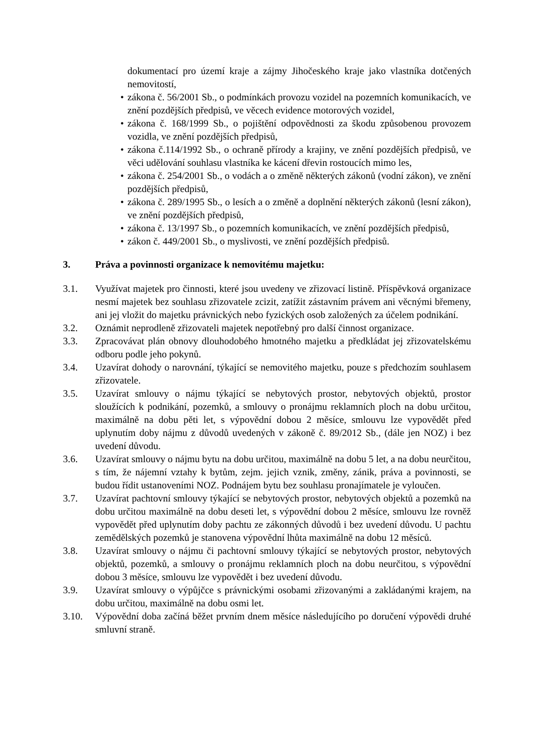dokumentací pro území kraje a zájmy Jihočeského kraje jako vlastníka dotčených nemovitostí,
• zákona č. 56/2001 Sb., o podmínkách provozu vozidel na pozemních komunikacích, ve znění pozdějších předpisů, ve věcech evidence motorových vozidel,
• zákona č. 168/1999 Sb., o pojištění odpovědnosti za škodu způsobenou provozem vozidla, ve znění pozdějších předpisů,
• zákona č.114/1992 Sb., o ochraně přírody a krajiny, ve znění pozdějších předpisů, ve věci udělování souhlasu vlastníka ke kácení dřevin rostoucích mimo les,
• zákona č. 254/2001 Sb., o vodách a o změně některých zákonů (vodní zákon), ve znění pozdějších předpisů,
• zákona č. 289/1995 Sb., o lesích a o změně a doplnění některých zákonů (lesní zákon), ve znění pozdějších předpisů,
• zákona č. 13/1997 Sb., o pozemních komunikacích, ve znění pozdějších předpisů,
• zákon č. 449/2001 Sb., o myslivosti, ve znění pozdějších předpisů.
3. Práva a povinnosti organizace k nemovitému majetku:
3.1. Využívat majetek pro činnosti, které jsou uvedeny ve zřizovací listině. Příspěvková organizace nesmí majetek bez souhlasu zřizovatele zcizit, zatížit zástavním právem ani věcnými břemeny, ani jej vložit do majetku právnických nebo fyzických osob založených za účelem podnikání.
3.2. Oznámit neprodleně zřizovateli majetek nepotřebný pro další činnost organizace.
3.3. Zpracovávat plán obnovy dlouhodobého hmotného majetku a předkládat jej zřizovatelskému odboru podle jeho pokynů.
3.4. Uzavírat dohody o narovnání, týkající se nemovitého majetku, pouze s předchozím souhlasem zřizovatele.
3.5. Uzavírat smlouvy o nájmu týkající se nebytových prostor, nebytových objektů, prostor sloužících k podnikání, pozemků, a smlouvy o pronájmu reklamních ploch na dobu určitou, maximálně na dobu pěti let, s výpovědní dobou 2 měsíce, smlouvu lze vypovědět před uplynutím doby nájmu z důvodů uvedených v zákoně č. 89/2012 Sb., (dále jen NOZ) i bez uvedení důvodu.
3.6. Uzavírat smlouvy o nájmu bytu na dobu určitou, maximálně na dobu 5 let, a na dobu neurčitou, s tím, že nájemní vztahy k bytům, zejm. jejich vznik, změny, zánik, práva a povinnosti, se budou řídit ustanoveními NOZ. Podnájem bytu bez souhlasu pronajímatele je vyloučen.
3.7. Uzavírat pachtovní smlouvy týkající se nebytových prostor, nebytových objektů a pozemků na dobu určitou maximálně na dobu deseti let, s výpovědní dobou 2 měsíce, smlouvu lze rovněž vypovědět před uplynutím doby pachtu ze zákonných důvodů i bez uvedení důvodu. U pachtu zemědělských pozemků je stanovena výpovědní lhůta maximálně na dobu 12 měsíců.
3.8. Uzavírat smlouvy o nájmu či pachtovní smlouvy týkající se nebytových prostor, nebytových objektů, pozemků, a smlouvy o pronájmu reklamních ploch na dobu neurčitou, s výpovědní dobou 3 měsíce, smlouvu lze vypovědět i bez uvedení důvodu.
3.9. Uzavírat smlouvy o výpůjčce s právnickými osobami zřizovanými a zakládanými krajem, na dobu určitou, maximálně na dobu osmi let.
3.10. Výpovědní doba začíná běžet prvním dnem měsíce následujícího po doručení výpovědi druhé smluvní straně.